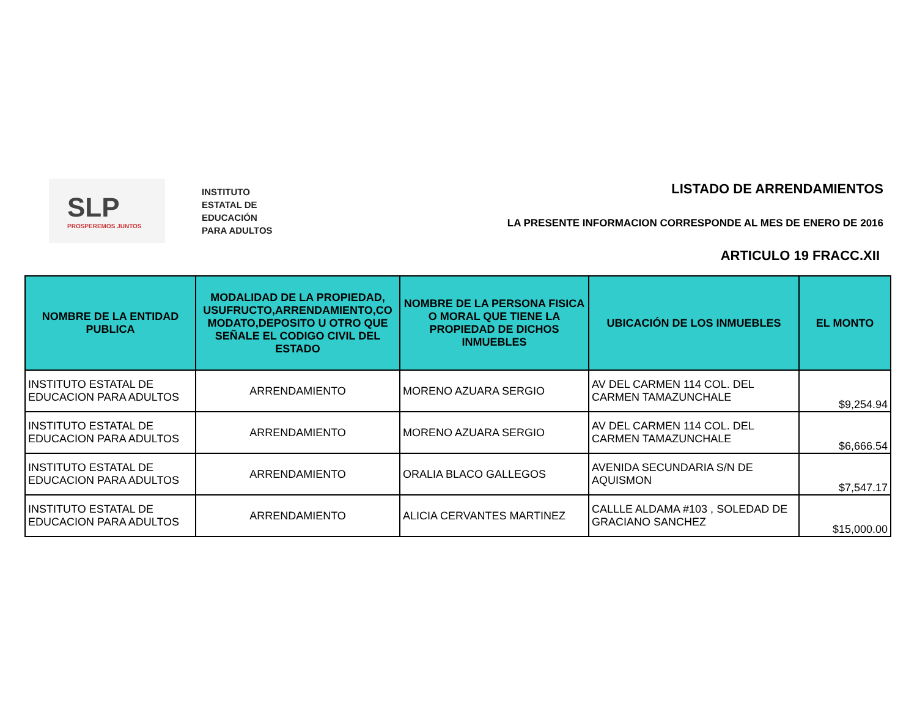SLP
PROSPEREMOS JUNTOS
INSTITUTO
ESTATAL DE
EDUCACIÓN
PARA ADULTOS
LISTADO DE ARRENDAMIENTOS
LA PRESENTE INFORMACION CORRESPONDE AL MES DE ENERO DE 2016
ARTICULO 19 FRACC.XII
| NOMBRE DE LA ENTIDAD PUBLICA | MODALIDAD DE LA PROPIEDAD, USUFRUCTO,ARRENDAMIENTO,CO MODATO,DEPOSITO U OTRO QUE SEÑALE EL CODIGO CIVIL DEL ESTADO | NOMBRE DE LA PERSONA FISICA O MORAL QUE TIENE LA PROPIEDAD DE DICHOS INMUEBLES | UBICACIÓN DE LOS INMUEBLES | EL MONTO |
| --- | --- | --- | --- | --- |
| INSTITUTO ESTATAL DE EDUCACION PARA ADULTOS | ARRENDAMIENTO | MORENO AZUARA SERGIO | AV DEL CARMEN 114 COL. DEL CARMEN TAMAZUNCHALE | $9,254.94 |
| INSTITUTO ESTATAL DE EDUCACION PARA ADULTOS | ARRENDAMIENTO | MORENO AZUARA SERGIO | AV DEL CARMEN 114 COL. DEL CARMEN TAMAZUNCHALE | $6,666.54 |
| INSTITUTO ESTATAL DE EDUCACION PARA ADULTOS | ARRENDAMIENTO | ORALIA BLACO GALLEGOS | AVENIDA SECUNDARIA S/N DE AQUISMON | $7,547.17 |
| INSTITUTO ESTATAL DE EDUCACION PARA ADULTOS | ARRENDAMIENTO | ALICIA CERVANTES MARTINEZ | CALLLE ALDAMA #103 , SOLEDAD DE GRACIANO SANCHEZ | $15,000.00 |